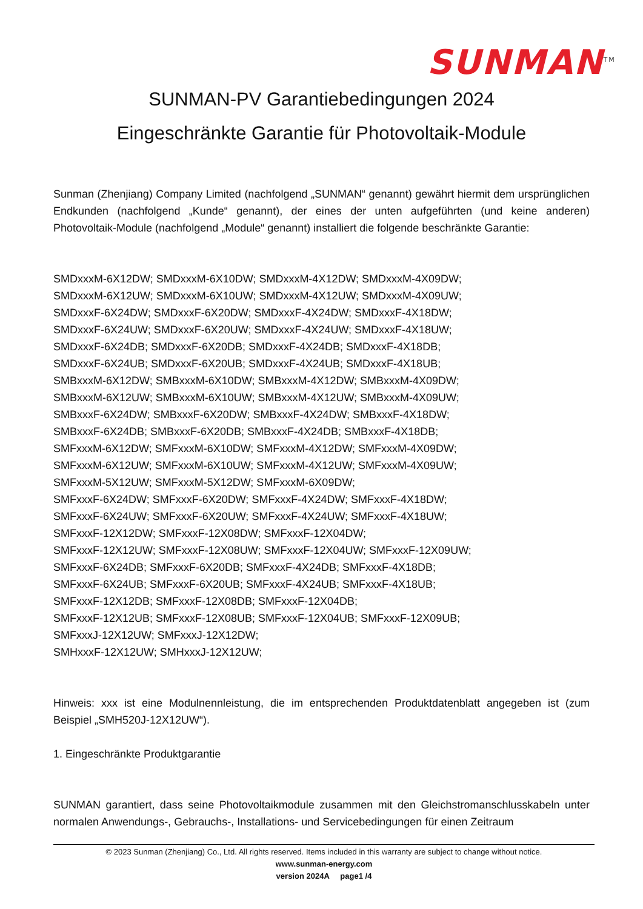SUNMAN<sup>TM</sup>
SUNMAN-PV Garantiebedingungen 2024
Eingeschränkte Garantie für Photovoltaik-Module
Sunman (Zhenjiang) Company Limited (nachfolgend „SUNMAN“ genannt) gewährt hiermit dem ursprünglichen Endkunden (nachfolgend „Kunde“ genannt), der eines der unten aufgeführten (und keine anderen) Photovoltaik-Module (nachfolgend „Module“ genannt) installiert die folgende beschränkte Garantie:
SMDxxxM-6X12DW; SMDxxxM-6X10DW; SMDxxxM-4X12DW; SMDxxxM-4X09DW;
SMDxxxM-6X12UW; SMDxxxM-6X10UW; SMDxxxM-4X12UW; SMDxxxM-4X09UW;
SMDxxxF-6X24DW; SMDxxxF-6X20DW; SMDxxxF-4X24DW; SMDxxxF-4X18DW;
SMDxxxF-6X24UW; SMDxxxF-6X20UW; SMDxxxF-4X24UW; SMDxxxF-4X18UW;
SMDxxxF-6X24DB; SMDxxxF-6X20DB; SMDxxxF-4X24DB; SMDxxxF-4X18DB;
SMDxxxF-6X24UB; SMDxxxF-6X20UB; SMDxxxF-4X24UB; SMDxxxF-4X18UB;
SMBxxxM-6X12DW; SMBxxxM-6X10DW; SMBxxxM-4X12DW; SMBxxxM-4X09DW;
SMBxxxM-6X12UW; SMBxxxM-6X10UW; SMBxxxM-4X12UW; SMBxxxM-4X09UW;
SMBxxxF-6X24DW; SMBxxxF-6X20DW; SMBxxxF-4X24DW; SMBxxxF-4X18DW;
SMBxxxF-6X24DB; SMBxxxF-6X20DB; SMBxxxF-4X24DB; SMBxxxF-4X18DB;
SMFxxxM-6X12DW; SMFxxxM-6X10DW; SMFxxxM-4X12DW; SMFxxxM-4X09DW;
SMFxxxM-6X12UW; SMFxxxM-6X10UW; SMFxxxM-4X12UW; SMFxxxM-4X09UW;
SMFxxxM-5X12UW; SMFxxxM-5X12DW; SMFxxxM-6X09DW;
SMFxxxF-6X24DW; SMFxxxF-6X20DW; SMFxxxF-4X24DW; SMFxxxF-4X18DW;
SMFxxxF-6X24UW; SMFxxxF-6X20UW; SMFxxxF-4X24UW; SMFxxxF-4X18UW;
SMFxxxF-12X12DW; SMFxxxF-12X08DW; SMFxxxF-12X04DW;
SMFxxxF-12X12UW; SMFxxxF-12X08UW; SMFxxxF-12X04UW; SMFxxxF-12X09UW;
SMFxxxF-6X24DB; SMFxxxF-6X20DB; SMFxxxF-4X24DB; SMFxxxF-4X18DB;
SMFxxxF-6X24UB; SMFxxxF-6X20UB; SMFxxxF-4X24UB; SMFxxxF-4X18UB;
SMFxxxF-12X12DB; SMFxxxF-12X08DB; SMFxxxF-12X04DB;
SMFxxxF-12X12UB; SMFxxxF-12X08UB; SMFxxxF-12X04UB; SMFxxxF-12X09UB;
SMFxxxJ-12X12UW; SMFxxxJ-12X12DW;
SMHxxxF-12X12UW; SMHxxxJ-12X12UW;
Hinweis: xxx ist eine Modulnennleistung, die im entsprechenden Produktdatenblatt angegeben ist (zum Beispiel „SMH520J-12X12UW“).
1. Eingeschränkte Produktgarantie
SUNMAN garantiert, dass seine Photovoltaikmodule zusammen mit den Gleichstromanschlusskabeln unter normalen Anwendungs-, Gebrauchs-, Installations- und Servicebedingungen für einen Zeitraum
© 2023 Sunman (Zhenjiang) Co., Ltd. All rights reserved. Items included in this warranty are subject to change without notice.
www.sunman-energy.com
version 2024A page1 /4